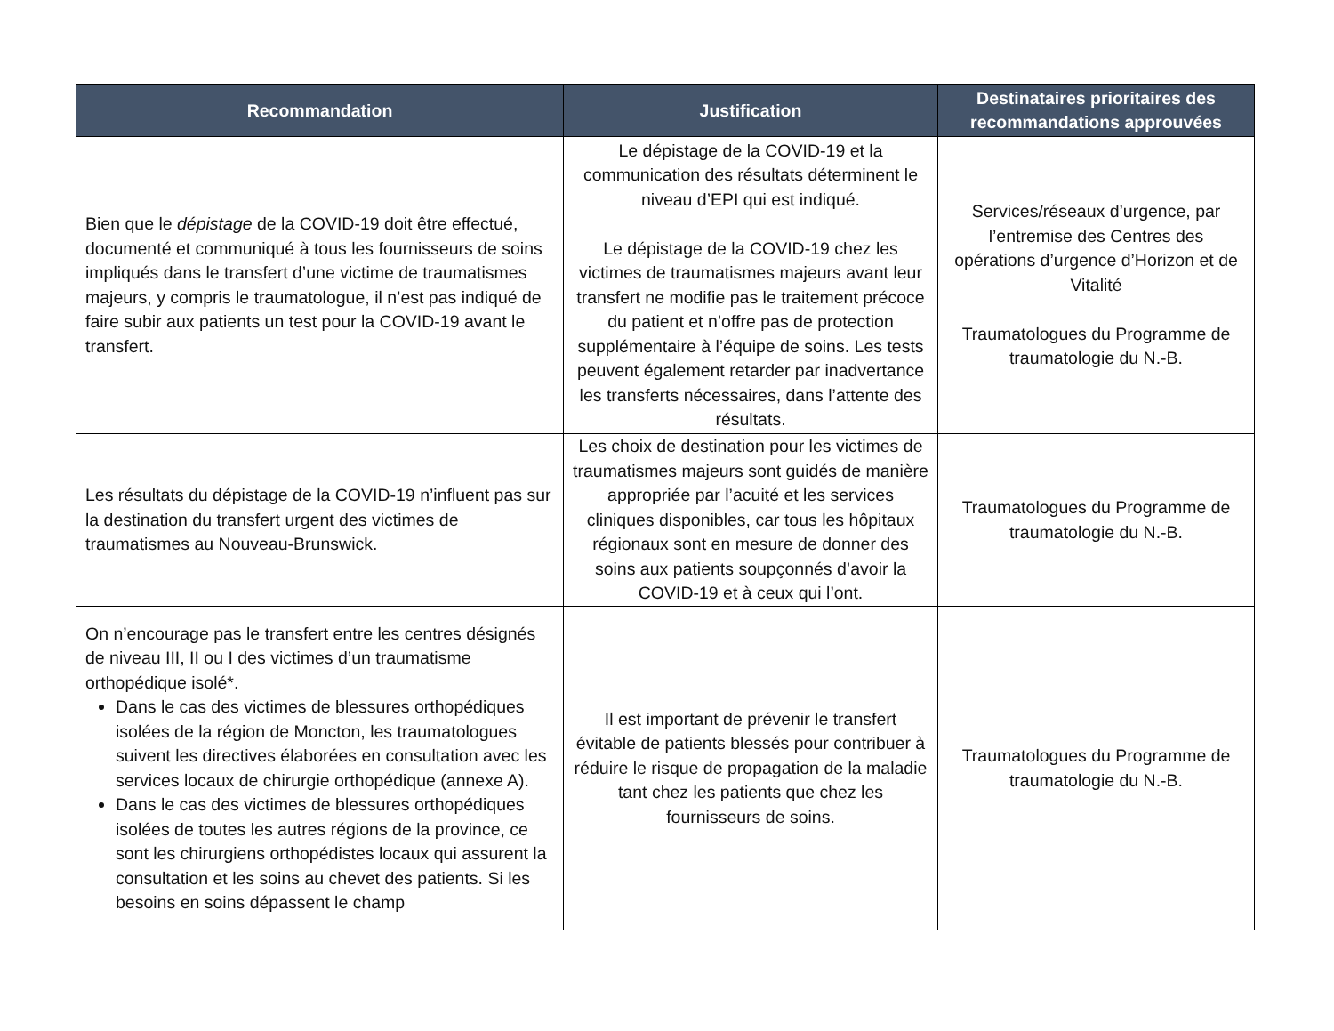| Recommandation | Justification | Destinataires prioritaires des recommandations approuvées |
| --- | --- | --- |
| Bien que le dépistage de la COVID-19 doit être effectué, documenté et communiqué à tous les fournisseurs de soins impliqués dans le transfert d’une victime de traumatismes majeurs, y compris le traumatologue, il n’est pas indiqué de faire subir aux patients un test pour la COVID-19 avant le transfert. | Le dépistage de la COVID-19 et la communication des résultats déterminent le niveau d’EPI qui est indiqué. Le dépistage de la COVID-19 chez les victimes de traumatismes majeurs avant leur transfert ne modifie pas le traitement précoce du patient et n’offre pas de protection supplémentaire à l’équipe de soins. Les tests peuvent également retarder par inadvertance les transferts nécessaires, dans l’attente des résultats. | Services/réseaux d’urgence, par l’entremise des Centres des opérations d’urgence d’Horizon et de Vitalité Traumatologues du Programme de traumatologie du N.-B. |
| Les résultats du dépistage de la COVID-19 n’influent pas sur la destination du transfert urgent des victimes de traumatismes au Nouveau-Brunswick. | Les choix de destination pour les victimes de traumatismes majeurs sont guidés de manière appropriée par l’acuité et les services cliniques disponibles, car tous les hôpitaux régionaux sont en mesure de donner des soins aux patients soupçonnés d’avoir la COVID-19 et à ceux qui l’ont. | Traumatologues du Programme de traumatologie du N.-B. |
| On n’encourage pas le transfert entre les centres désignés de niveau III, II ou I des victimes d’un traumatisme orthopédique isolé*. Dans le cas des victimes de blessures orthopédiques isolées de la région de Moncton, les traumatologues suivent les directives élaborées en consultation avec les services locaux de chirurgie orthopédique (annexe A). Dans le cas des victimes de blessures orthopédiques isolées de toutes les autres régions de la province, ce sont les chirurgiens orthopédistes locaux qui assurent la consultation et les soins au chevet des patients. Si les besoins en soins dépassent le champ | Il est important de prévenir le transfert évitable de patients blessés pour contribuer à réduire le risque de propagation de la maladie tant chez les patients que chez les fournisseurs de soins. | Traumatologues du Programme de traumatologie du N.-B. |